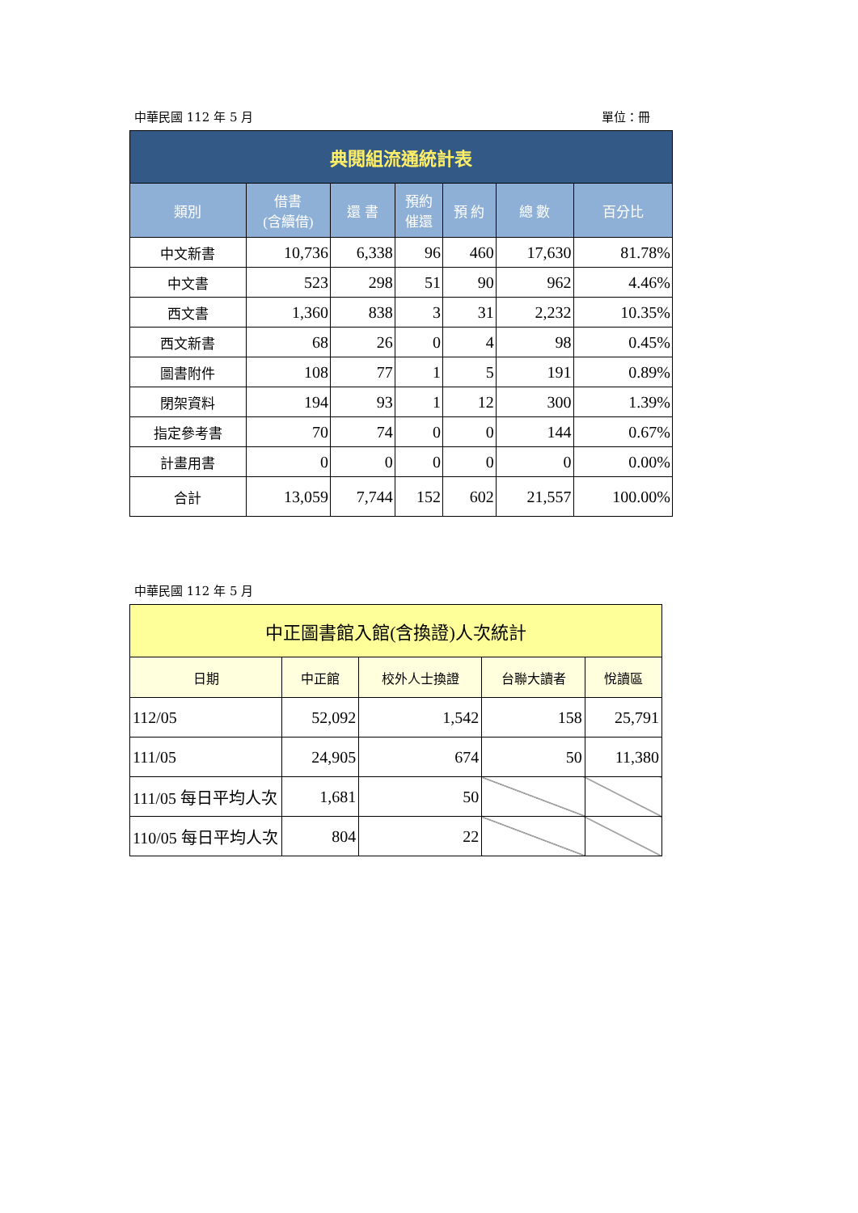中華民國 112 年 5 月 單位：冊
| 典閱組流通統計表 | | | | | | |
| 類別 | 借書 (含續借) | 還 書 | 預約 催還 | 預 約 | 總 數 | 百分比 |
| 中文新書 | 10,736 | 6,338 | 96 | 460 | 17,630 | 81.78% |
| 中文書 | 523 | 298 | 51 | 90 | 962 | 4.46% |
| 西文書 | 1,360 | 838 | 3 | 31 | 2,232 | 10.35% |
| 西文新書 | 68 | 26 | 0 | 4 | 98 | 0.45% |
| 圖書附件 | 108 | 77 | 1 | 5 | 191 | 0.89% |
| 閉架資料 | 194 | 93 | 1 | 12 | 300 | 1.39% |
| 指定參考書 | 70 | 74 | 0 | 0 | 144 | 0.67% |
| 計畫用書 | 0 | 0 | 0 | 0 | 0 | 0.00% |
| 合計 | 13,059 | 7,744 | 152 | 602 | 21,557 | 100.00% |
中華民國 112 年 5 月
| 中正圖書館入館(含換證)人次統計 | | | | |
| 日期 | 中正館 | 校外人士換證 | 台聯大讀者 | 悅讀區 |
| 112/05 | 52,092 | 1,542 | 158 | 25,791 |
| 111/05 | 24,905 | 674 | 50 | 11,380 |
| 111/05 每日平均人次 | 1,681 | 50 | | |
| 110/05 每日平均人次 | 804 | 22 | | |